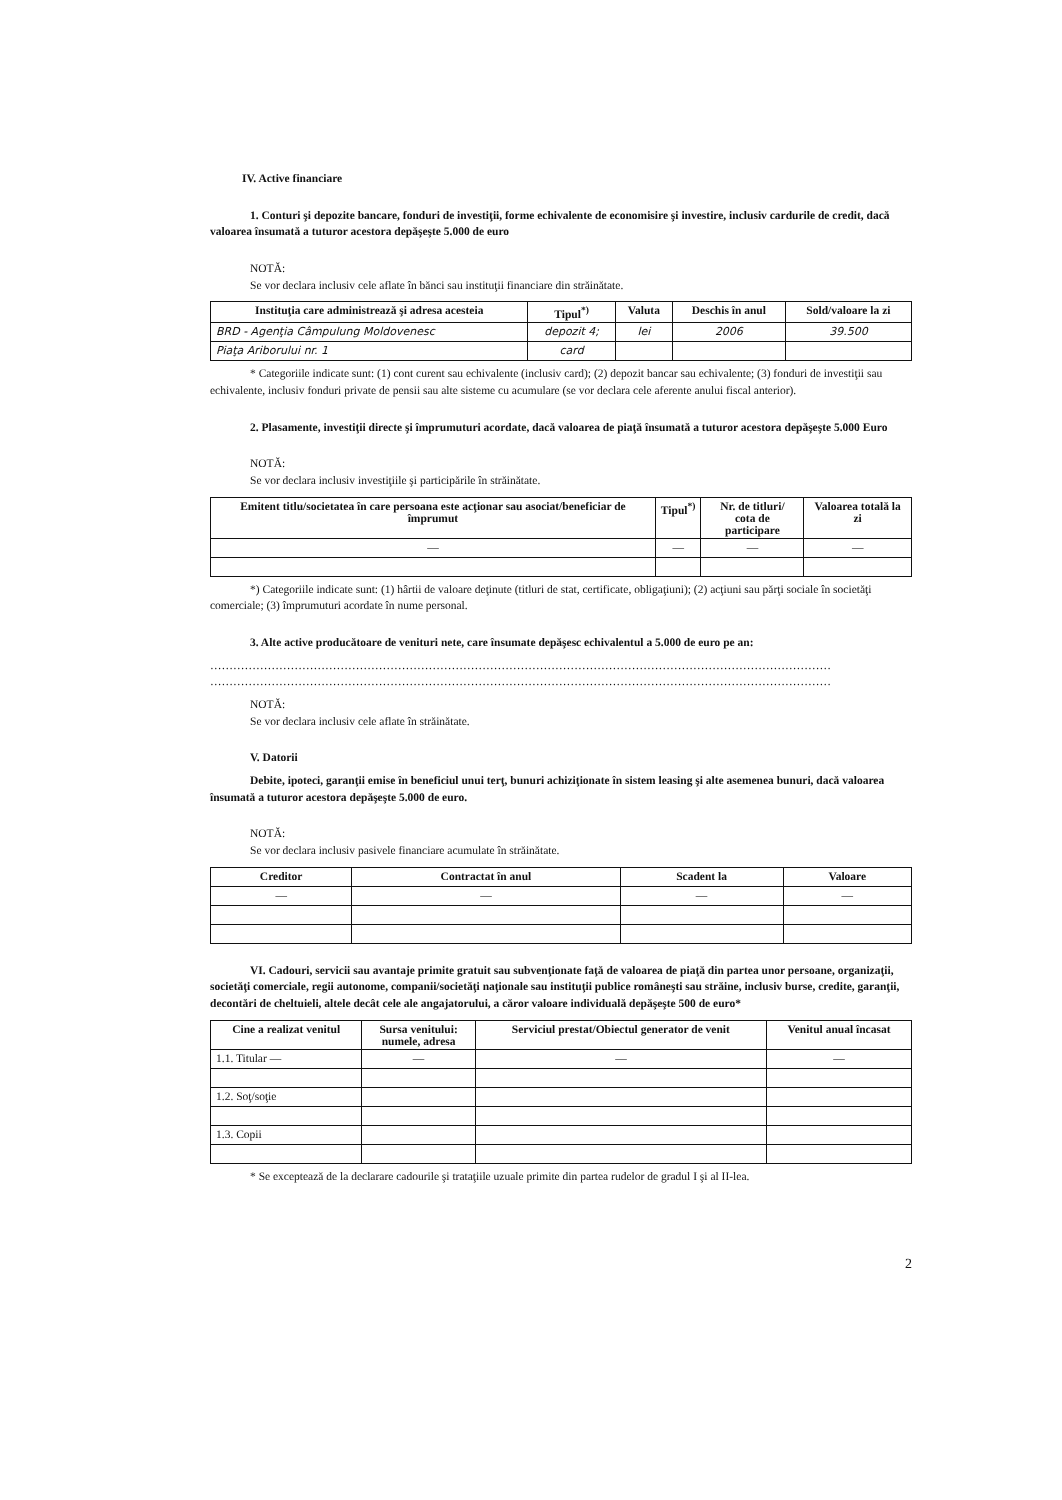IV. Active financiare
1. Conturi şi depozite bancare, fonduri de investiţii, forme echivalente de economisire şi investire, inclusiv cardurile de credit, dacă valoarea însumată a tuturor acestora depăşeşte 5.000 de euro
NOTĂ:
Se vor declara inclusiv cele aflate în bănci sau instituţii financiare din străinătate.
| Instituţia care administrează şi adresa acesteia | Tipul<sup>*)</sup> | Valuta | Deschis în anul | Sold/valoare la zi |
| --- | --- | --- | --- | --- |
| BRD - Agenţia Câmpulung Moldovenesc | depozit 4; | lei | 2006 | 39.500 |
| Piaţa Ariborului nr. 1 | card | | | |
* Categoriile indicate sunt: (1) cont curent sau echivalente (inclusiv card); (2) depozit bancar sau echivalente; (3) fonduri de investiţii sau echivalente, inclusiv fonduri private de pensii sau alte sisteme cu acumulare (se vor declara cele aferente anului fiscal anterior).
2. Plasamente, investiţii directe şi împrumuturi acordate, dacă valoarea de piaţă însumată a tuturor acestora depăşeşte 5.000 Euro
NOTĂ:
Se vor declara inclusiv investiţiile şi participările în străinătate.
| Emitent titlu/societatea în care persoana este acţionar sau asociat/beneficiar de împrumut | Tipul<sup>*)</sup> | Nr. de titluri/ cota de participare | Valoarea totală la zi |
| --- | --- | --- | --- |
| — | — | — | — |
*) Categoriile indicate sunt: (1) hârtii de valoare deţinute (titluri de stat, certificate, obligaţiuni); (2) acţiuni sau părţi sociale în societăţi comerciale; (3) împrumuturi acordate în nume personal.
3. Alte active producătoare de venituri nete, care însumate depăşesc echivalentul a 5.000 de euro pe an:
………………………………………………………………………………………………………………………………………………
………………………………………………………………………………………………………………………………………………
NOTĂ:
Se vor declara inclusiv cele aflate în străinătate.
V. Datorii
Debite, ipoteci, garanţii emise în beneficiul unui terţ, bunuri achiziţionate în sistem leasing şi alte asemenea bunuri, dacă valoarea însumată a tuturor acestora depăşeşte 5.000 de euro.
NOTĂ:
Se vor declara inclusiv pasivele financiare acumulate în străinătate.
| Creditor | Contractat în anul | Scadent la | Valoare |
| --- | --- | --- | --- |
| — | — | — | — |
VI. Cadouri, servicii sau avantaje primite gratuit sau subvenţionate faţă de valoarea de piaţă din partea unor persoane, organizaţii, societăţi comerciale, regii autonome, companii/societăţi naţionale sau instituţii publice româneşti sau străine, inclusiv burse, credite, garanţii, decontări de cheltuieli, altele decât cele ale angajatorului, a căror valoare individuală depăşeşte 500 de euro*
| Cine a realizat venitul | Sursa venitului: numele, adresa | Serviciul prestat/Obiectul generator de venit | Venitul anual încasat |
| --- | --- | --- | --- |
| 1.1. Titular — | — | — | — |
| 1.2. Soţ/soţie | | | |
| 1.3. Copii | | | |
* Se exceptează de la declarare cadourile şi trataţiile uzuale primite din partea rudelor de gradul I şi al II-lea.
2